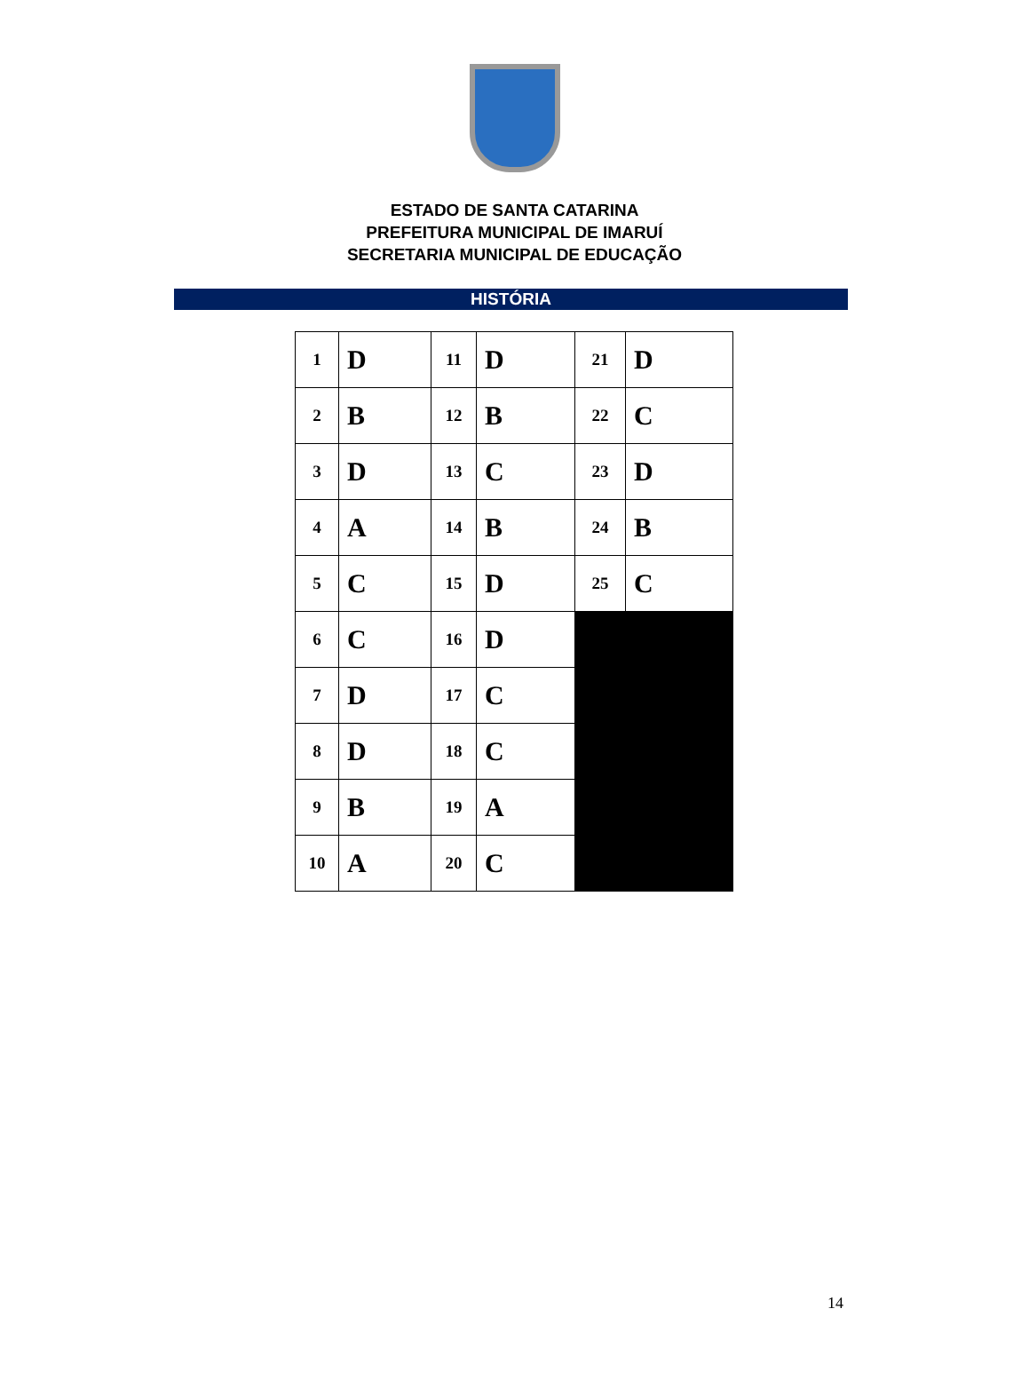ESTADO DE SANTA CATARINA
PREFEITURA MUNICIPAL DE IMARUÍ
SECRETARIA MUNICIPAL DE EDUCAÇÃO
HISTÓRIA
| 1 | D | 11 | D | 21 | D |
| 2 | B | 12 | B | 22 | C |
| 3 | D | 13 | C | 23 | D |
| 4 | A | 14 | B | 24 | B |
| 5 | C | 15 | D | 25 | C |
| 6 | C | 16 | D | | |
| 7 | D | 17 | C | | |
| 8 | D | 18 | C | | |
| 9 | B | 19 | A | | |
| 10 | A | 20 | C | | |
14